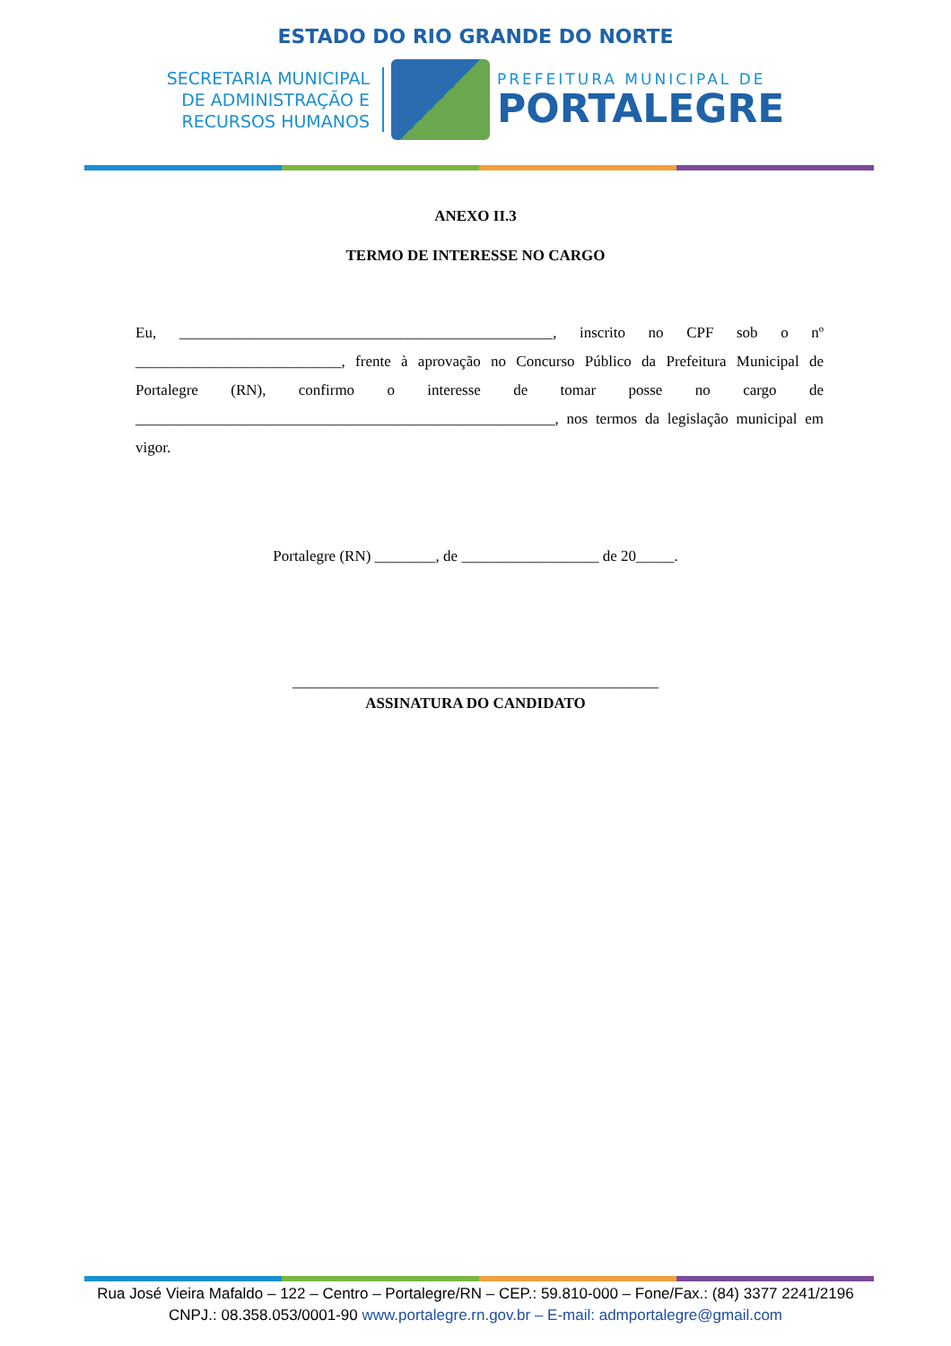ESTADO DO RIO GRANDE DO NORTE
SECRETARIA MUNICIPAL
DE ADMINISTRAÇÃO E
RECURSOS HUMANOS
PREFEITURA MUNICIPAL DE
PORTALEGRE
ANEXO II.3
TERMO DE INTERESSE NO CARGO
Eu, _________________________________________________, inscrito no CPF sob o nº ___________________________, frente à aprovação no Concurso Público da Prefeitura Municipal de Portalegre (RN), confirmo o interesse de tomar posse no cargo de _______________________________________________________, nos termos da legislação municipal em vigor.
Portalegre (RN) ________, de __________________ de 20_____.
________________________________________________
ASSINATURA DO CANDIDATO
Rua José Vieira Mafaldo – 122 – Centro – Portalegre/RN – CEP.: 59.810-000 – Fone/Fax.: (84) 3377 2241/2196
CNPJ.: 08.358.053/0001-90 www.portalegre.rn.gov.br – E-mail: admportalegre@gmail.com